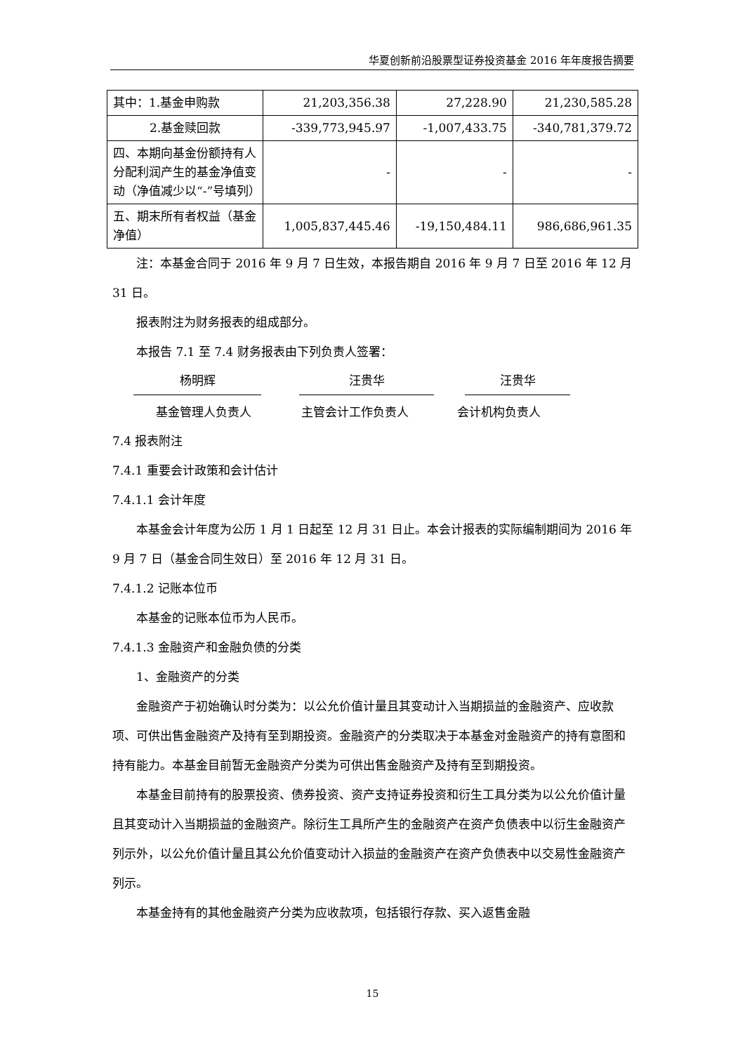华夏创新前沿股票型证券投资基金 2016 年年度报告摘要
| 其中：1.基金申购款 | 21,203,356.38 | 27,228.90 | 21,230,585.28 |
| 2.基金赎回款 | -339,773,945.97 | -1,007,433.75 | -340,781,379.72 |
| 四、本期向基金份额持有人分配利润产生的基金净值变动（净值减少以“-”号填列） | - | - | - |
| 五、期末所有者权益（基金净值） | 1,005,837,445.46 | -19,150,484.11 | 986,686,961.35 |
注：本基金合同于 2016 年 9 月 7 日生效，本报告期自 2016 年 9 月 7 日至 2016 年 12 月 31 日。
报表附注为财务报表的组成部分。
本报告 7.1 至 7.4 财务报表由下列负责人签署：
杨明辉 汪贵华 汪贵华
基金管理人负责人 主管会计工作负责人 会计机构负责人
7.4 报表附注
7.4.1 重要会计政策和会计估计
7.4.1.1 会计年度
本基金会计年度为公历 1 月 1 日起至 12 月 31 日止。本会计报表的实际编制期间为 2016 年 9 月 7 日（基金合同生效日）至 2016 年 12 月 31 日。
7.4.1.2 记账本位币
本基金的记账本位币为人民币。
7.4.1.3 金融资产和金融负债的分类
1、金融资产的分类
金融资产于初始确认时分类为：以公允价值计量且其变动计入当期损益的金融资产、应收款项、可供出售金融资产及持有至到期投资。金融资产的分类取决于本基金对金融资产的持有意图和持有能力。本基金目前暂无金融资产分类为可供出售金融资产及持有至到期投资。
本基金目前持有的股票投资、债券投资、资产支持证券投资和衍生工具分类为以公允价值计量且其变动计入当期损益的金融资产。除衍生工具所产生的金融资产在资产负债表中以衍生金融资产列示外，以公允价值计量且其公允价值变动计入损益的金融资产在资产负债表中以交易性金融资产列示。
本基金持有的其他金融资产分类为应收款项，包括银行存款、买入返售金融
15